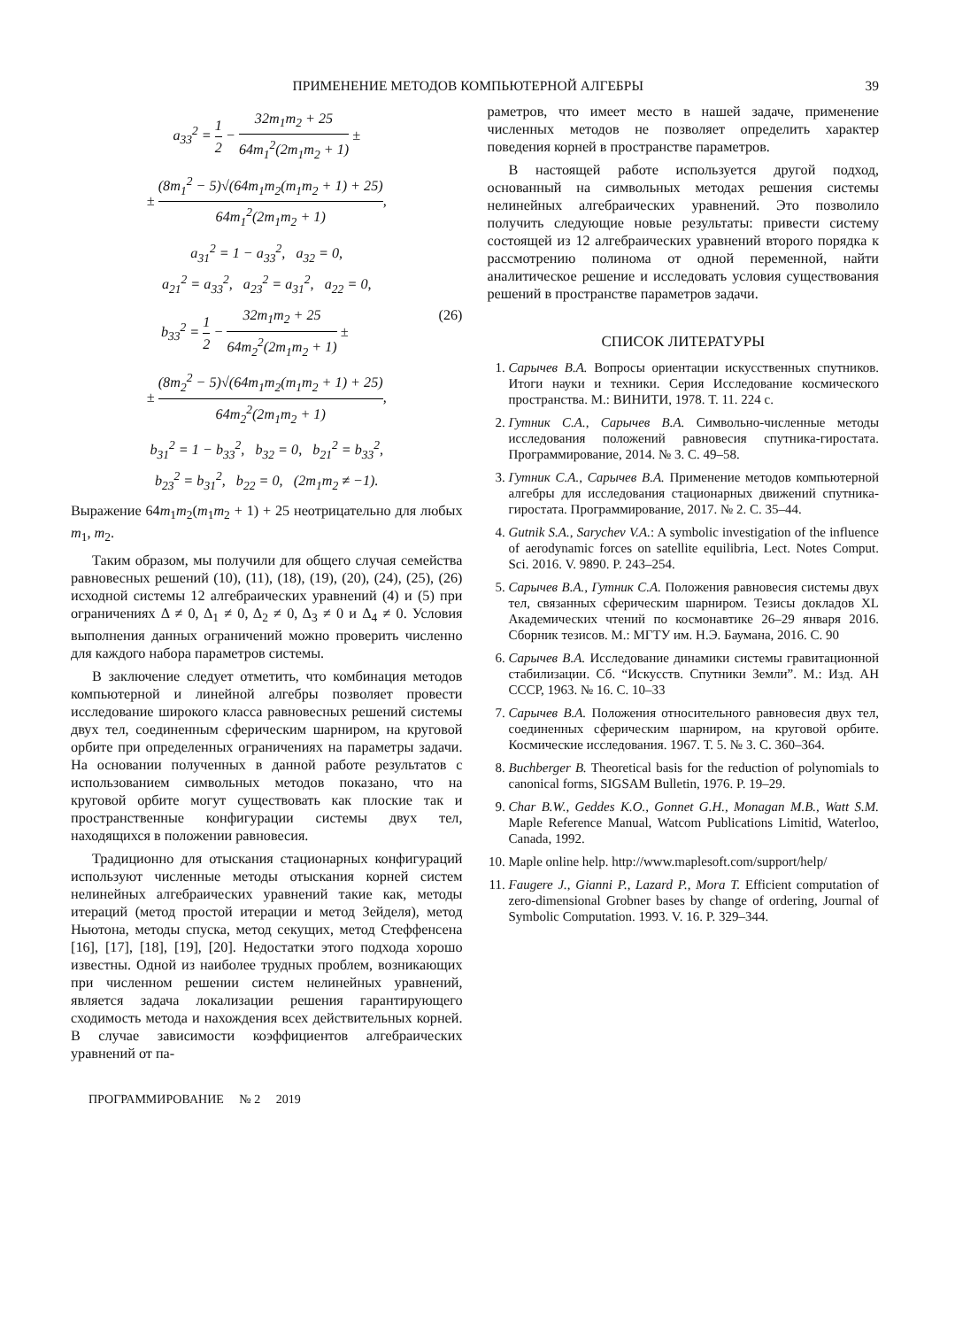ПРИМЕНЕНИЕ МЕТОДОВ КОМПЬЮТЕРНОЙ АЛГЕБРЫ 39
a<sub>33</sub><sup>2</sup> = 1 2 − 32m<sub>1</sub>m<sub>2</sub> + 25 64m<sub>1</sub><sup>2</sup>(2m<sub>1</sub>m<sub>2</sub> + 1) ±
± (8m<sub>1</sub><sup>2</sup> − 5)√(64m<sub>1</sub>m<sub>2</sub>(m<sub>1</sub>m<sub>2</sub> + 1) + 25) 64m<sub>1</sub><sup>2</sup>(2m<sub>1</sub>m<sub>2</sub> + 1),
a<sub>31</sub><sup>2</sup> = 1 − a<sub>33</sub><sup>2</sup>, a<sub>32</sub> = 0,
a<sub>21</sub><sup>2</sup> = a<sub>33</sub><sup>2</sup>, a<sub>23</sub><sup>2</sup> = a<sub>31</sub><sup>2</sup>, a<sub>22</sub> = 0,
b<sub>33</sub><sup>2</sup> = 1 2 − 32m<sub>1</sub>m<sub>2</sub> + 25 64m<sub>2</sub><sup>2</sup>(2m<sub>1</sub>m<sub>2</sub> + 1) ± (26)
± (8m<sub>2</sub><sup>2</sup> − 5)√(64m<sub>1</sub>m<sub>2</sub>(m<sub>1</sub>m<sub>2</sub> + 1) + 25) 64m<sub>2</sub><sup>2</sup>(2m<sub>1</sub>m<sub>2</sub> + 1),
b<sub>31</sub><sup>2</sup> = 1 − b<sub>33</sub><sup>2</sup>, b<sub>32</sub> = 0, b<sub>21</sub><sup>2</sup> = b<sub>33</sub><sup>2</sup>,
b<sub>23</sub><sup>2</sup> = b<sub>31</sub><sup>2</sup>, b<sub>22</sub> = 0, (2m<sub>1</sub>m<sub>2</sub> ≠ −1).
Выражение 64m<sub>1</sub>m<sub>2</sub>(m<sub>1</sub>m<sub>2</sub> + 1) + 25 неотрицательно для любых m<sub>1</sub>, m<sub>2</sub>.
Таким образом, мы получили для общего случая семейства равновесных решений (10), (11), (18), (19), (20), (24), (25), (26) исходной системы 12 алгебраических уравнений (4) и (5) при ограничениях Δ ≠ 0, Δ<sub>1</sub> ≠ 0, Δ<sub>2</sub> ≠ 0, Δ<sub>3</sub> ≠ 0 и Δ<sub>4</sub> ≠ 0. Условия выполнения данных ограничений можно проверить численно для каждого набора параметров системы.
В заключение следует отметить, что комбинация методов компьютерной и линейной алгебры позволяет провести исследование широкого класса равновесных решений системы двух тел, соединенным сферическим шарниром, на круговой орбите при определенных ограничениях на параметры задачи. На основании полученных в данной работе результатов с использованием символьных методов показано, что на круговой орбите могут существовать как плоские так и пространственные конфигурации системы двух тел, находящихся в положении равновесия.
Традиционно для отыскания стационарных конфигураций используют численные методы отыскания корней систем нелинейных алгебраических уравнений такие как, методы итераций (метод простой итерации и метод Зейделя), метод Ньютона, методы спуска, метод секущих, метод Стеффенсена [16], [17], [18], [19], [20]. Недостатки этого подхода хорошо известны. Одной из наиболее трудных проблем, возникающих при численном решении систем нелинейных уравнений, является задача локализации решения гарантирующего сходимость метода и нахождения всех действительных корней. В случае зависимости коэффициентов алгебраических уравнений от па-
раметров, что имеет место в нашей задаче, применение численных методов не позволяет определить характер поведения корней в пространстве параметров.
В настоящей работе используется другой подход, основанный на символьных методах решения системы нелинейных алгебраических уравнений. Это позволило получить следующие новые результаты: привести систему состоящей из 12 алгебраических уравнений второго порядка к рассмотрению полинома от одной переменной, найти аналитическое решение и исследовать условия существования решений в пространстве параметров задачи.
СПИСОК ЛИТЕРАТУРЫ
1. Сарычев В.А. Вопросы ориентации искусственных спутников. Итоги науки и техники. Серия Исследование космического пространства. М.: ВИНИТИ, 1978. Т. 11. 224 с.
2. Гутник С.А., Сарычев В.А. Символьно-численные методы исследования положений равновесия спутника-гиростата. Программирование, 2014. № 3. С. 49–58.
3. Гутник С.А., Сарычев В.А. Применение методов компьютерной алгебры для исследования стационарных движений спутника-гиростата. Программирование, 2017. № 2. С. 35–44.
4. Gutnik S.A., Sarychev V.A.: A symbolic investigation of the influence of aerodynamic forces on satellite equilibria, Lect. Notes Comput. Sci. 2016. V. 9890. P. 243–254.
5. Сарычев В.А., Гутник С.А. Положения равновесия системы двух тел, связанных сферическим шарниром. Тезисы докладов XL Академических чтений по космонавтике 26–29 января 2016. Сборник тезисов. М.: МГТУ им. Н.Э. Баумана, 2016. С. 90
6. Сарычев В.А. Исследование динамики системы гравитационной стабилизации. Сб. “Искусств. Спутники Земли”. М.: Изд. АН СССР, 1963. № 16. С. 10–33
7. Сарычев В.А. Положения относительного равновесия двух тел, соединенных сферическим шарниром, на круговой орбите. Космические исследования. 1967. Т. 5. № 3. С. 360–364.
8. Buchberger B. Theoretical basis for the reduction of polynomials to canonical forms, SIGSAM Bulletin, 1976. P. 19–29.
9. Char B.W., Geddes K.O., Gonnet G.H., Monagan M.B., Watt S.M. Maple Reference Manual, Watcom Publications Limitid, Waterloo, Canada, 1992.
10. Maple online help. http://www.maplesoft.com/support/help/
11. Faugere J., Gianni P., Lazard P., Mora T. Efficient computation of zero-dimensional Grobner bases by change of ordering, Journal of Symbolic Computation. 1993. V. 16. P. 329–344.
ПРОГРАММИРОВАНИЕ № 2 2019